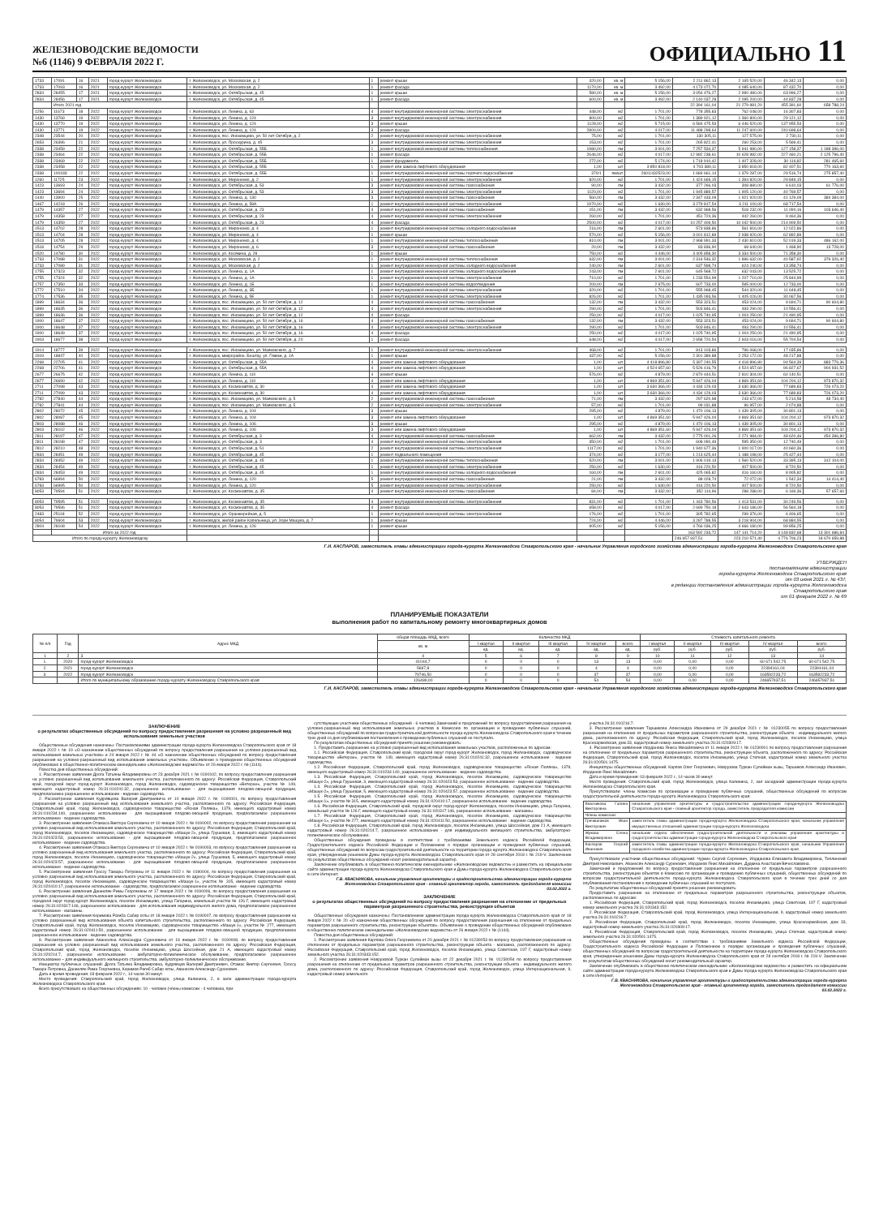ЖЕЛЕЗНОВОДСКИЕ ВЕДОМОСТИ
№6 (1146) 9 ФЕВРАЛЯ 2022 Г.
ОФИЦИАЛЬНО 11
| 1733 | 17091 | 16 | 2021 | город-курорт Железноводск | г. Железноводск, ул. Московская, д. 2 | 1 | ремонт крыши | 420,00 | кв. м | 5 156,00 | 2 211 862,13 | 2 165 520,00 | 46 342,13 | 0,00 |
| 1733 | 17093 | 16 | 2021 | город-курорт Железноводск | г. Железноводск, ул. Московская, д. 2 | 1 | ремонт фасада | 1170,00 | кв. м | 3 492,00 | 4 173 072,70 | 4 085 640,00 | 87 432,70 | 0,00 |
| 2834 | 28455 | 17 | 2021 | город-курорт Железноводск | г. Железноводск, ул. Октябрьская, д. 45 | 1 | ремонт крыши | 580,00 | кв. м | 5 156,00 | 3 054 476,27 | 2 990 480,00 | 63 996,27 | 0,00 |
| 2834 | 28456 | 17 | 2021 | город-курорт Железноводск | г. Железноводск, ул. Октябрьская, д. 45 | 1 | ремонт фасада | 600,00 | кв. м | 3 492,00 | 2 140 037,28 | 2 095 200,00 | 44 837,28 | 0,00 |
| | Итого 2021 год | | | | | | | | | | 22 394 161,04 | 21 279 981,20 | 455 391,60 | 658 788,24 |
| 1256 | 11673 | 18 | 2022 | город-курорт Железноводск | г. Железноводск, ул. Ленина, д. 63 | 4 | ремонт внутридомовой инженерной системы электроснабжения | 448,00 | м2 | 1 701,00 | 778 355,83 | 762 048,00 | 16 307,83 | 0,00 |
| 1430 | 13769 | 19 | 2022 | город-курорт Железноводск | г. Железноводск, ул. Ленина, д. 124 | 3 | ремонт внутридомовой инженерной системы электроснабжения | 800,00 | м2 | 1 701,00 | 1 389 921,12 | 1 360 800,00 | 29 121,12 | 0,00 |
| 1430 | 13770 | 19 | 2022 | город-курорт Железноводск | г. Железноводск, ул. Ленина, д. 124 | 3 | ремонт крыши | 1128,00 | м2 | 5 715,00 | 6 584 475,53 | 6 446 520,00 | 137 955,53 | 0,00 |
| 1430 | 13771 | 19 | 2022 | город-курорт Железноводск | г. Железноводск, ул. Ленина, д. 124 | 3 | ремонт фасада | 2800,00 | м2 | 4 017,00 | 11 488 298,64 | 11 247 600,00 | 240 698,64 | 0,00 |
| 2348 | 23544 | 20 | 2022 | город-курорт Железноводск | г. Железноводск, пос. Иноземцево, ул. 50 лет Октября, д. 2 | 2 | ремонт внутридомовой инженерной системы электроснабжения | 75,00 | м2 | 1 701,00 | 130 305,11 | 127 575,00 | 2 730,11 | 0,00 |
| 2653 | 26396 | 21 | 2022 | город-курорт Железноводск | г. Железноводск, ул. Проскурина, д. 45 | 3 | ремонт внутридомовой инженерной системы электроснабжения | 153,00 | м2 | 1 701,00 | 265 822,41 | 260 253,00 | 5 569,41 | 0,00 |
| 2338 | 23459 | 22 | 2022 | город-курорт Железноводск | г. Железноводск, ул. Октябрьская, д. 55Б | 1 | ремонт внутридомовой инженерной системы теплоснабжения | 1980,00 | пм | 3 001,00 | 7 257 534,37 | 5 941 980,00 | 127 158,37 | 1 188 396,00 |
| 2338 | 23464 | 22 | 2022 | город-курорт Железноводск | г. Железноводск, ул. Октябрьская, д. 55Б | 1 | ремонт фасада | 2646,00 | м2 | 4 017,00 | 12 982 238,61 | 10 628 982,00 | 227 460,21 | 2 125 796,40 |
| 2338 | 23469 | 22 | 2022 | город-курорт Железноводск | г. Железноводск, ул. Октябрьская, д. 55Б | 1 | ремонт фундамента | 272,00 | м2 | 5 174,00 | 1 718 910,42 | 1 407 328,00 | 30 116,82 | 281 465,60 |
| 2338 | 23458 | 22 | 2022 | город-курорт Железноводск | г. Железноводск, ул. Октябрьская, д. 55Б | 1 | ремонт или замена лифтового оборудования | 1,00 | шт | 3 850 818,00 | 4 703 389,11 | 3 850 818,00 | 82 407,51 | 770 163,60 |
| 2338 | 100183 | 22 | 2022 | город-курорт Железноводск | г. Железноводск, ул. Октябрьская, д. 55Б | 1 | ремонт внутридомовой инженерной системы горячего водоснабжения | 370/1 | пм/шт | 2601/432523,00 | 1 684 661,14 | 1 379 287,00 | 29 516,74 | 275 857,40 |
| 1260 | 11725 | 23 | 2022 | город-курорт Железноводск | г. Железноводск, ул. Мироненко, д. 2 | 1 | ремонт внутридомовой инженерной системы электроснабжения | 820,00 | м2 | 1 701,00 | 1 424 669,15 | 1 394 820,00 | 29 849,15 | 0,00 |
| 1423 | 13693 | 24 | 2022 | город-курорт Железноводск | г. Железноводск, ул. Октябрьская, д. 53 | 3 | ремонт внутридомовой инженерной системы газоснабжения | 90,00 | пм | 3 432,00 | 377 266,03 | 308 880,00 | 6 610,03 | 61 776,00 |
| 1423 | 13694 | 24 | 2022 | город-курорт Железноводск | г. Железноводск, ул. Октябрьская, д. 53 | 3 | ремонт внутридомовой инженерной системы электроснабжения | 1120,00 | м2 | 1 701,00 | 1 945 889,57 | 1 905 120,00 | 40 769,57 | 0,00 |
| 1440 | 13900 | 25 | 2022 | город-курорт Железноводск | г. Железноводск, ул. Ленина, д. 130 | 3 | ремонт внутридомовой инженерной системы газоснабжения | 560,00 | пм | 3 432,00 | 2 347 433,09 | 1 921 920,00 | 41 129,09 | 384 384,00 |
| 1467 | 14218 | 26 | 2022 | город-курорт Железноводск | г. Железноводск, ул. Ленина, д. 58А | 1 | ремонт внутридомовой инженерной системы электроснабжения | 1970,00 | м2 | 1 630,00 | 3 279 817,54 | 3 211 100,00 | 68 717,54 | 0,00 |
| 1479 | 14357 | 27 | 2022 | город-курорт Железноводск | г. Железноводск, ул. Октябрьская, д. 23 | 4 | ремонт внутридомовой инженерной системы газоснабжения | 151,00 | пм | 3 432,00 | 632 968,56 | 518 232,00 | 11 090,16 | 103 646,40 |
| 1479 | 14358 | 27 | 2022 | город-курорт Железноводск | г. Железноводск, ул. Октябрьская, д. 23 | 4 | ремонт внутридомовой инженерной системы электроснабжения | 260,00 | м2 | 1 701,00 | 451 724,36 | 442 260,00 | 9 464,36 | 0,00 |
| 1479 | 14359 | 27 | 2022 | город-курорт Железноводск | г. Железноводск, ул. Октябрьская, д. 23 | 4 | ремонт фасада | 2500,00 | м2 | 4 017,00 | 10 257 409,50 | 10 042 500,00 | 214 909,50 | 0,00 |
| 1513 | 14702 | 28 | 2022 | город-курорт Железноводск | г. Железноводск, ул. Мироненко, д. 4 | 1 | ремонт внутридомовой инженерной системы холодного водоснабжения | 216,00 | пм | 2 601,00 | 573 838,86 | 561 816,00 | 12 022,86 | 0,00 |
| 1513 | 14704 | 28 | 2022 | город-курорт Железноводск | г. Железноводск, ул. Мироненко, д. 4 | 1 | ремонт крыши | 570,00 | м2 | 5 156,00 | 3 001 812,89 | 2 938 920,00 | 62 892,89 | 0,00 |
| 1513 | 14705 | 28 | 2022 | город-курорт Железноводск | г. Железноводск, ул. Мироненко, д. 4 | 1 | ремонт внутридомовой инженерной системы теплоснабжения | 810,00 | пм | 3 001,00 | 2 968 991,33 | 2 430 810,00 | 52 019,33 | 486 162,00 |
| 1518 | 14754 | 29 | 2022 | город-курорт Железноводск | г. Железноводск, ул. Мироненко, д. 6 | 3 | ремонт внутридомовой инженерной системы газоснабжения | 20,00 | пм | 3 432,00 | 83 836,90 | 68 640,00 | 1 468,90 | 13 728,00 |
| 1520 | 14780 | 30 | 2022 | город-курорт Железноводск | г. Железноводск, ул. Косякина, д. 28 | 1 | ремонт крыши | 750,00 | м2 | 4 446,00 | 3 405 858,30 | 3 334 500,00 | 71 358,30 | 0,00 |
| 1733 | 17088 | 31 | 2022 | город-курорт Железноводск | г. Железноводск, ул. Московская, д. 2 | 1 | ремонт внутридомовой инженерной системы теплоснабжения | 632,00 | пм | 3 001,00 | 2 316 546,32 | 1 896 632,00 | 40 587,92 | 379 326,40 |
| 1733 | 17089 | 31 | 2022 | город-курорт Железноводск | г. Железноводск, ул. Московская, д. 2 | 1 | ремонт внутридомовой инженерной системы холодного водоснабжения | 240,00 | пм | 2 601,00 | 637 598,74 | 624 240,00 | 13 358,74 | 0,00 |
| 1755 | 17323 | 32 | 2022 | город-курорт Железноводск | г. Железноводск, ул. Ленина, д. 1А | 1 | ремонт внутридомовой инженерной системы холодного водоснабжения | 243,00 | пм | 2 601,00 | 645 568,72 | 632 043,00 | 13 525,72 | 0,00 |
| 1755 | 17324 | 32 | 2022 | город-курорт Железноводск | г. Железноводск, ул. Ленина, д. 1А | 1 | ремонт внутридомовой инженерной системы электроснабжения | 710,00 | м2 | 1 701,00 | 1 233 554,99 | 1 207 710,00 | 25 844,99 | 0,00 |
| 1757 | 17350 | 33 | 2022 | город-курорт Железноводск | г. Железноводск, ул. Ленина, д. 1Б | 1 | ремонт внутридомовой инженерной системы водоотведения | 200,00 | пм | 2 975,00 | 607 733,00 | 595 000,00 | 12 733,00 | 0,00 |
| 1772 | 17510 | 34 | 2022 | город-курорт Железноводск | г. Железноводск, ул. Ленина, д. 3Б | 1 | ремонт внутридомовой инженерной системы электроснабжения | 320,00 | м2 | 1 701,00 | 555 968,45 | 544 320,00 | 11 648,45 | 0,00 |
| 1774 | 17536 | 35 | 2022 | город-курорт Железноводск | г. Железноводск, ул. Ленина, д. 5Е | 1 | ремонт внутридомовой инженерной системы электроснабжения | 826,00 | м2 | 1 701,00 | 1 435 093,56 | 1 405 026,00 | 30 067,56 | 0,00 |
| 1899 | 18634 | 36 | 2022 | город-курорт Железноводск | г. Железноводск, пос. Иноземцево, ул. 50 лет Октября, д. 12 | 4 | ремонт внутридомовой инженерной системы газоснабжения | 132,00 | пм | 3 432,00 | 553 323,51 | 453 024,00 | 9 694,71 | 90 604,80 |
| 1899 | 18635 | 36 | 2022 | город-курорт Железноводск | г. Железноводск, пос. Иноземцево, ул. 50 лет Октября, д. 12 | 4 | ремонт внутридомовой инженерной системы электроснабжения | 290,00 | м2 | 1 701,00 | 503 846,41 | 493 290,00 | 10 556,41 | 0,00 |
| 1899 | 18636 | 36 | 2022 | город-курорт Железноводск | г. Железноводск, пос. Иноземцево, ул. 50 лет Октября, д. 12 | 4 | ремонт фасада | 250,00 | м2 | 4 017,00 | 1 025 740,95 | 1 004 250,00 | 21 490,95 | 0,00 |
| 1900 | 18647 | 37 | 2022 | город-курорт Железноводск | г. Железноводск, пос. Иноземцево, ул. 50 лет Октября, д. 16 | 4 | ремонт внутридомовой инженерной системы газоснабжения | 132,00 | пм | 3 432,00 | 553 323,51 | 453 024,00 | 9 694,71 | 90 604,80 |
| 1900 | 18648 | 37 | 2022 | город-курорт Железноводск | г. Железноводск, пос. Иноземцево, ул. 50 лет Октября, д. 16 | 4 | ремонт внутридомовой инженерной системы электроснабжения | 290,00 | м2 | 1 701,00 | 503 846,41 | 493 290,00 | 10 556,41 | 0,00 |
| 1900 | 18649 | 37 | 2022 | город-курорт Железноводск | г. Железноводск, пос. Иноземцево, ул. 50 лет Октября, д. 16 | 4 | ремонт фасада | 250,00 | м2 | 4 017,00 | 1 025 740,95 | 1 004 250,00 | 21 490,95 | 0,00 |
| 1903 | 18677 | 38 | 2022 | город-курорт Железноводск | г. Железноводск, пос. Иноземцево, ул. 50 лет Октября, д. 20 | 1 | ремонт фасада | 648,00 | м2 | 4 017,00 | 2 658 720,54 | 2 603 016,00 | 55 704,54 | 0,00 |
| 1914 | 18777 | 39 | 2022 | город-курорт Железноводск | г. Железноводск, пос. Иноземцево, ул. Маяковского, д. 7 | 1 | ремонт внутридомовой инженерной системы электроснабжения | 468,00 | м2 | 1 701,00 | 813 103,86 | 796 068,00 | 17 035,86 | 0,00 |
| 1919 | 18847 | 40 | 2022 | город-курорт Железноводск | г. Железноводск, микрорайон. Бештау, ул. Гликки, д. 1А | 1 | ремонт крыши | 437,00 | м2 | 5 156,00 | 2 301 389,88 | 2 253 172,00 | 48 217,88 | 0,00 |
| 2268 | 22705 | 41 | 2022 | город-курорт Железноводск | г. Железноводск, ул. Октябрьская, д. 55А | 4 | ремонт или замена лифтового оборудования | 1,00 | шт | 4 418 896,80 | 5 397 240,55 | 4 418 896,80 | 94 564,39 | 883 779,36 |
| 2268 | 22706 | 41 | 2022 | город-курорт Железноводск | г. Железноводск, ул. Октябрьская, д. 55А | 4 | ремонт или замена лифтового оборудования | 1,00 | шт | 4 524 657,60 | 5 526 416,79 | 4 524 657,60 | 96 827,67 | 904 931,52 |
| 2677 | 26675 | 42 | 2022 | город-курорт Железноводск | г. Железноводск, ул. Ленина, д. 110 | 4 | ремонт крыши | 576,00 | м2 | 4 879,00 | 2 870 444,51 | 2 810 304,00 | 60 140,51 | 0,00 |
| 2677 | 26690 | 42 | 2022 | город-курорт Железноводск | г. Железноводск, ул. Ленина, д. 110 | 4 | ремонт или замена лифтового оборудования | 1,00 | шт | 4 869 351,60 | 5 947 426,04 | 4 869 351,60 | 104 204,12 | 973 870,32 |
| 2711 | 27098 | 43 | 2022 | город-курорт Железноводск | г. Железноводск, ул. Космонавтов, д. 30 | 4 | ремонт или замена лифтового оборудования | 1,00 | шт | 3 630 366,00 | 4 434 129,03 | 3 630 366,00 | 77 689,83 | 726 073,20 |
| 2711 | 27099 | 43 | 2022 | город-курорт Железноводск | г. Железноводск, ул. Космонавтов, д. 30 | 4 | ремонт или замена лифтового оборудования | 1,00 | шт | 3 630 366,00 | 4 434 129,03 | 3 630 366,00 | 77 689,83 | 726 073,20 |
| 2782 | 27840 | 44 | 2022 | город-курорт Железноводск | г. Железноводск, пос. Иноземцево, ул. Маяковского, д. 5 | 2 | ремонт внутридомовой инженерной системы газоснабжения | 71,00 | пм | 3 432,00 | 297 620,98 | 243 672,00 | 5 214,58 | 48 734,40 |
| 2782 | 27841 | 44 | 2022 | город-курорт Железноводск | г. Железноводск, пос. Иноземцево, ул. Маяковского, д. 5 | 2 | ремонт внутридомовой инженерной системы электроснабжения | 57,00 | м2 | 1 701,00 | 99 031,88 | 96 957,00 | 2 074,88 | 0,00 |
| 2802 | 28072 | 45 | 2022 | город-курорт Железноводск | г. Железноводск, ул. Ленина, д. 104 | 3 | ремонт крыши | 295,00 | м2 | 4 879,00 | 1 470 106,13 | 1 439 305,00 | 30 801,13 | 0,00 |
| 2802 | 28087 | 45 | 2022 | город-курорт Железноводск | г. Железноводск, ул. Ленина, д. 104 | 3 | ремонт или замена лифтового оборудования | 1,00 | шт | 4 869 351,60 | 5 947 426,04 | 4 869 351,60 | 104 204,12 | 973 870,32 |
| 2803 | 28088 | 46 | 2022 | город-курорт Железноводск | г. Железноводск, ул. Ленина, д. 106 | 3 | ремонт крыши | 295,00 | м2 | 4 879,00 | 1 470 106,13 | 1 439 305,00 | 30 801,13 | 0,00 |
| 2803 | 28102 | 46 | 2022 | город-курорт Железноводск | г. Железноводск, ул. Ленина, д. 106 | 3 | ремонт или замена лифтового оборудования | 1,00 | шт | 4 869 351,60 | 5 947 426,04 | 4 869 351,60 | 104 204,12 | 973 870,32 |
| 2811 | 28197 | 47 | 2022 | город-курорт Железноводск | г. Железноводск, ул. Октябрьская, д. 3 | 4 | ремонт внутридомовой инженерной системы газоснабжения | 662,00 | пм | 3 432,00 | 2 775 001,26 | 2 271 984,00 | 48 620,46 | 454 396,80 |
| 2811 | 28198 | 47 | 2022 | город-курорт Железноводск | г. Железноводск, ул. Октябрьская, д. 3 | 4 | ремонт внутридомовой инженерной системы электроснабжения | 350,00 | м2 | 1 701,00 | 608 090,49 | 595 350,00 | 12 740,49 | 0,00 |
| 2812 | 28210 | 48 | 2022 | город-курорт Железноводск | г. Железноводск, ул. Октябрьская, д. 51 | 2 | ремонт внутридомовой инженерной системы электроснабжения | 1117,00 | м2 | 1 701,00 | 1 940 677,36 | 1 900 017,00 | 40 660,36 | 0,00 |
| 2834 | 28451 | 49 | 2022 | город-курорт Железноводск | г. Железноводск, ул. Октябрьская, д. 45 | 1 | ремонт подвального помещения | 374,00 | м2 | 3 177,00 | 1 213 625,44 | 1 188 198,00 | 25 427,44 | 0,00 |
| 2834 | 28452 | 49 | 2022 | город-курорт Железноводск | г. Железноводск, ул. Октябрьская, д. 45 | 1 | ремонт внутридомовой инженерной системы теплоснабжения | 520,00 | пм | 3 001,00 | 1 906 019,13 | 1 560 520,00 | 33 395,13 | 312 104,00 |
| 2834 | 28454 | 49 | 2022 | город-курорт Железноводск | г. Железноводск, ул. Октябрьская, д. 45 | 1 | ремонт внутридомовой инженерной системы электроснабжения | 250,00 | м2 | 1 630,00 | 416 220,50 | 407 500,00 | 8 720,50 | 0,00 |
| 2834 | 28453 | 49 | 2022 | город-курорт Железноводск | г. Железноводск, ул. Октябрьская, д. 45 | 1 | ремонт внутридомовой инженерной системы холодного водоснабжения | 160,00 | пм | 2 601,00 | 425 065,82 | 416 160,00 | 8 905,82 | 0,00 |
| 6783 | 66994 | 50 | 2022 | город-курорт Железноводск | г. Железноводск, ул. Ленина, д. 120 | 5 | ремонт внутридомовой инженерной системы газоснабжения | 21,00 | пм | 3 432,00 | 88 028,74 | 72 072,00 | 1 542,34 | 14 414,40 |
| 6783 | 66995 | 50 | 2022 | город-курорт Железноводск | г. Железноводск, ул. Ленина, д. 120 | 5 | ремонт внутридомовой инженерной системы электроснабжения | 250,00 | м2 | 1 630,00 | 416 220,50 | 407 500,00 | 8 720,50 | 0,00 |
| 8053 | 79594 | 51 | 2022 | город-курорт Железноводск | г. Железноводск, ул. Космонавтов, д. 35 | 4 | ремонт внутридомовой инженерной системы газоснабжения | 84,00 | пм | 3 432,00 | 352 114,96 | 288 288,00 | 6 169,36 | 57 657,60 |
| 8053 | 79595 | 51 | 2022 | город-курорт Железноводск | г. Железноводск, ул. Космонавтов, д. 35 | 4 | ремонт внутридомовой инженерной системы электроснабжения | 831,00 | м2 | 1 701,00 | 1 443 780,56 | 1 413 531,00 | 30 249,56 | 0,00 |
| 8053 | 79596 | 51 | 2022 | город-курорт Железноводск | г. Железноводск, ул. Космонавтов, д. 35 | 4 | ремонт фасада | 658,00 | м2 | 4 017,00 | 2 699 750,18 | 2 643 186,00 | 56 564,18 | 0,00 |
| 2483 | 25118 | 52 | 2022 | город-курорт Железноводск | г. Железноводск, ул. Оранжерейная, д. 5 | 1 | ремонт внутридомовой инженерной системы электроснабжения | 176,00 | м2 | 1 701,00 | 305 782,65 | 299 376,00 | 6 406,65 | 0,00 |
| 8054 | 79604 | 53 | 2022 | город-курорт Железноводск | г. Железноводск, жилой район Капельница, ул. Зори Машука, д. 7 | 1 | ремонт крыши | 724,00 | м2 | 4 446,00 | 3 287 788,55 | 3 218 904,00 | 68 884,55 | 0,00 |
| 2804 | 28108 | 54 | 2022 | город-курорт Железноводск | г. Железноводск, ул. Ленина, д. 126 | 1 | ремонт крыши | 905,00 | м2 | 5 156,00 | 4 766 036,25 | 4 666 180,00 | 99 856,25 | 0,00 |
| | Итого за 2022 год | | | | | | | | | | 163 592 233,72 | 147 141 714,20 | 3 148 832,68 | 13 301 686,84 |
| Итого по городу-курорту Железноводску | | | | | | | | | | | 246 657 937,51 | 223 210 571,40 | 4 776 706,23 | 18 670 659,88 |
Г.И. КАСПАРОВ, заместитель главы администрации города-курорта Железноводска Ставропольского края - начальник Управления городского хозяйства администрации города-курорта Железноводска Ставропольского края
УТВЕРЖДЕН
постановлением администрации
города-курорта Железноводска Ставропольского края
от 03 июня 2021 г. № 437,
в редакции постановления администрации города-курорта Железноводска
Ставропольского края
от 01 февраля 2022 г. № 69
ПЛАНИРУЕМЫЕ ПОКАЗАТЕЛИ
выполнения работ по капитальному ремонту многоквартирных домов
| № п/п | Год | Адрес МКД | общая площадь МКД, всего | Количество МКД | | | | | Стоимость капитального ремонта | | | | |
| --- | --- | --- | --- | --- | --- | --- | --- | --- | --- | --- | --- | --- | --- |
| | | | кв. м | I квартал | II квартал | III квартал | IV квартал | всего: | I квартал | II квартал | III квартал | IV квартал | всего: |
| | | | | ед. | ед. | ед. | ед. | ед. | руб. | руб. | руб. | руб. | руб. |
| 1 | 2 | 3 | 4 | 5 | 6 | 7 | 8 | 9 | 10 | 11 | 12 | 13 | 14 |
| 1. | 2020 | город-курорт Железноводск | 41044,7 | 0 | 0 | 0 | 13 | 13 | 0,00 | 0,00 | 0,00 | 60 671 542,75 | 60 671 542,75 |
| 2. | 2021 | город-курорт Железноводск | 5697,8 | 0 | 0 | 0 | 4 | 4 | 0,00 | 0,00 | 0,00 | 22394161,04 | 22394161,04 |
| 3. | 2022 | город-курорт Железноводск | 79746,50 | 0 | 0 | 0 | 37 | 37 | 0,00 | 0,00 | 0,00 | 163592233,72 | 163592233,72 |
| | | Итого по муниципальному образованию городу-курорту Железноводску Ставропольского края: | 126489,00 | 0 | 0 | 0 | 54 | 54 | 0,00 | 0,00 | 0,00 | 246657937,51 | 246657937,51 |
Г.И. КАСПАРОВ, заместитель главы администрации города-курорта Железноводска Ставропольского края - начальник Управления городского хозяйства администрации города-курорта Железноводска Ставропольского края
ЗАКЛЮЧЕНИЕ
о результатах общественных обсуждений по вопросу предоставления разрешения на условно разрешенный вид использования земельных участков
Общественные обсуждения назначены: Постановлениями администрации города-курорта Железноводска Ставропольского края от 18 января 2022 г. № 19 «О назначении общественных обсуждений по вопросу предоставления разрешения на условно-разрешенный вид использования земельных участков» и 24 января 2022 г. № 44 «О назначении общественных обсуждений по вопросу предоставления разрешения на условно-разрешенный вид использования земельных участков». Объявление о проведении общественных обсуждений опубликовано в общественно-политическом еженедельнике «Железноводские ведомости» от 26 января 2022 г. № (1144).
Повестка дня общественных обсуждений:
1. Рассмотрение заявления Дрога Татьяны Владимировны от 23 декабря 2021 г. № 0190102, по вопросу предоставления разрешения на условно разрешенный вид использования земельного участка, расположенного по адресу: Российская Федерация, Ставропольский край, городской округ город-курорт Железноводск, город Железноводск, садоводческое товарищество «Ветеран», участок № 149, имеющего кадастровый номер 26:31:010241:32, разрешенное использование - для выращивания плодово-овощной продукции, предполагаемое разрешенное использование - ведение садоводства.
2. Рассмотрение заявления Кудрявцева Валерия Дмитриевича от 10 января 2022 г. № 0190001, по вопросу предоставления разрешения на условно разрешенный вид использования земельного участка, расположенного по адресу: Российская Федерация, Ставропольский край, город Железноводск, садоводческое товарищество «Ясная Поляна», 1379, имеющего кадастровый номер 26:31:010234:140, разрешенное использование - для выращивания плодово-овощной продукции, предполагаемое разрешенное использование - ведение садоводства.
3. Рассмотрение заявления Отамаса Виктора Сергеевича от 10 января 2022 г. № 0190002, по вопросу предоставления разрешения на условно разрешенный вид использования земельного участка, расположенного по адресу: Российская Федерация, Ставропольский край, город Железноводск, поселок Иноземцево, садоводческое товарищество «Машук-2», улица Грушевая, 3, имеющего кадастровый номер 26:31:020423:53, разрешенное использование - для выращивания плодово-овощной продукции, предполагаемое разрешенное использование - ведение садоводства.
4. Рассмотрение заявления Отамаса Виктора Сергеевича от 10 января 2022 г. № 0190003, по вопросу предоставления разрешения на условно разрешенный вид использования земельного участка, расположенного по адресу: Российская Федерация, Ставропольский край, город Железноводск, поселок Иноземцево, садоводческое товарищество «Машук-2», улица Грушевая, 5, имеющего кадастровый номер 26:31:020423:57, разрешенное использование - для выращивания плодово-овощной продукции, предполагаемое разрешенное использование - ведение садоводства.
5. Рассмотрение заявления Гроссу Тамары Петровны от 11 января 2022 г. № 0190004, по вопросу предоставления разрешения на условно разрешенный вид использования земельного участка, расположенного по адресу: Российская Федерация, Ставропольский край, город Железноводск, поселок Иноземцево, садоводческое товарищество «Машук-1», участок № 315, имеющего кадастровый номер 26:31:020410:17, разрешенное использование - садоводство, предполагаемое разрешенное использование - ведение садоводства.
6. Рассмотрение заявления Даниелян Римы Георгиевны от 17 января 2022 г. № 0190006, по вопросу предоставления разрешения на условно разрешенный вид использования земельного участка, расположенного по адресу: Российская Федерация, Ставропольский край, городской округ город-курорт Железноводск, поселок Иноземцево, улица Гагарина, земельный участок № 126 Г, имеющего кадастровый номер 26:31:020317:146, разрешенное использование - для использования индивидуального жилого дома, предполагаемое разрешенное использование - магазины.
7. Рассмотрение заявления Керимова Рагиба Сабир оглы от 18 января 2022 г. № 0190007, по вопросу предоставления разрешения на условно разрешенный вид использования объекта капитального строительства, расположенного по адресу: Российская Федерация, Ставропольский край, город Железноводск, поселок Иноземцево, садоводческое товарищество «Машук-1», участок № 277, имеющего кадастровый номер 26:31:020411:50, разрешенное использование - для выращивания плодово-овощной продукции, предполагаемое разрешенное использование - ведение садоводства.
8. Рассмотрение заявления Аванесяна Александра Суреновича от 19 января 2022 г. № 0190008, по вопросу предоставления разрешения на условно разрешенный вид использования земельного участка, расположенного по адресу: Российская Федерация, Ставропольский край, город Железноводск, поселок Иноземцево, улица Шоссейная, дом 21 А, имеющего кадастровый номер 26:31:020214:7, разрешенное использование - амбулаторно-поликлиническое обслуживание, предполагаемое разрешенное использование – для индивидуального жилищного строительства, амбулаторно-поликлиническое обслуживание.
Инициатор публичных слушаний: Дрога Татьяна Владимировна, Кудрявцев Валерий Дмитриевич, Отамас Виктор Сергеевич, Гроссу Тамара Петровна, Даниелян Рима Георгиевна, Керимов Рагиб Сабир оглы, Аванесян Александр Суренович.
Дата и время проведения: 03 февраля 2022 г., 14 часов 30 минут.
Место проведения: Ставропольский край, город Железноводск, улица Калинина, 2, в зале администрации города-курорта Железноводска Ставропольского края.
Всего присутствовало на общественных обсуждениях: 10 - человек (члены комиссии - 4 человека, при-
сутствующие участники общественных обсуждений - 6 человек).Замечаний и предложений по вопросу предоставления разрешения на условно-разрешенный вид использования земельных участков в Комиссию по организации и проведению публичных слушаний, общественных обсуждений по вопросам градостроительной деятельности города-курорта Железноводска Ставропольского края в течение трех дней со дня опубликования постановления о проведении публичных слушаний не поступало.
По результатам общественных обсуждений принято решение рекомендовать:
1. Предоставить разрешение на условно разрешенный вид использования земельных участков, расположенных по адресам:
1.1. Российская Федерация, Ставропольский край, городской округ город-курорт Железноводск, город Железноводск, садоводческое товарищество «Ветеран», участок № 149, имеющего кадастровый номер 26:31:010241:32, разрешенное использование - ведение садоводства.
1.2. Российская Федерация, Ставропольский край, город Железноводск, садоводческое товарищество «Ясная Поляна», 1379, имеющего кадастровый номер 26:31:010234:140, разрешенное использование - ведение садоводства.
1.3. Российская Федерация, Ставропольский край, город Железноводск, поселок Иноземцево, садоводческое товарищество «Машук-2», улица Грушевая, 3, имеющего кадастровый номер 26:31:020423:53, разрешенное использование - ведение садоводства.
1.4. Российская Федерация, Ставропольский край, город Железноводск, поселок Иноземцево, садоводческое товарищество «Машук-2», улица Грушевая, 5, имеющего кадастровый номер 26:31:020423:57, разрешенное использование - ведение садоводства.
1.5. Российская Федерация, Ставропольский край, город Железноводск, поселок Иноземцево, садоводческое товарищество «Машук-1», участок № 315, имеющего кадастровый номер 26:31:020410:17, разрешенное использование - ведение садоводства.
1.6. Российская Федерация, Ставропольский край, городской округ город-курорт Железноводск, поселок Иноземцево, улица Гагарина, земельный участок № 126 Г, имеющего кадастровый номер 26:31:020317:146, разрешенное использование - магазины.
1.7. Российская Федерация, Ставропольский край, город Железноводск, поселок Иноземцево, садоводческое товарищество «Машук-1», участок № 277, имеющего кадастровый номер 26:31:020411:50, разрешенное использование - ведение садоводства.
1.8. Российская Федерация, Ставропольский край, город Железноводск, поселок Иноземцево, улица Шоссейная, дом 21 А, имеющего кадастровый номер 26:31:020214:7, разрешенное использование - для индивидуального жилищного строительства, амбулаторно-поликлиническое обслуживание.
Общественные обсуждения проведены в соответствии с требованиями Земельного кодекса Российской Федерации, Градостроительного кодекса Российской Федерации и Положением о порядке организации и проведения публичных слушаний, общественных обсуждений по вопросам градостроительной деятельности на территории города-курорта Железноводска Ставропольского края, утвержденным решением Думы города-курорта Железноводска Ставропольского края от 28 сентября 2018 г. № 219-V. Заключение по результатам общественных обсуждений носит рекомендательный характер.
Заключение опубликовать в общественно-политическом еженедельнике «Железноводские ведомости» и разместить на официальном сайте администрации города-курорта Железноводска Ставропольского края и Думы города-курорта Железноводска Ставропольского края в сети Интернет.
Г.В. КВАСНИКОВА, начальник управления архитектуры и градостроительства администрации города-курорта Железноводска Ставропольского края - главный архитектор города, заместитель председателя комиссии
03.02.2022 г.
ЗАКЛЮЧЕНИЕ
о результатах общественных обсуждений по вопросу предоставления разрешения на отклонение от предельных параметров разрешенного строительства, реконструкции объектов
Общественные обсуждения назначены: Постановлением администрации города-курорта Железноводска Ставропольского края от 18 января 2022 г. № 20 «О назначении общественных обсуждений по вопросу предоставления разрешения на отклонение от предельных параметров разрешенного строительства, реконструкции объектов». Объявление о проведении общественных обсуждений опубликовано в общественно-политическом еженедельнике «Железноводские ведомости» от 26 января 2022 г. № (1144).
Повестка дня общественных обсуждений:
1. Рассмотрение заявления Карпова Олега Георгиевича от 20 декабря 2021 г. № 01230053 по вопросу предоставления разрешения на отклонение от предельных параметров разрешенного строительства, реконструкции объекта - магазина, расположенного по адресу: Российская Федерация, Ставропольский край, город Железноводск, поселок Иноземцево, улица Советская, 197 Г, кадастровый номер земельного участка 26:31:020343:152.
2. Рассмотрение заявления Новрузовой Туркан Сулейман кызы от 22 декабря 2021 г. № 01230054 по вопросу предоставления разрешения на отклонение от предельных параметров разрешенного строительства, реконструкции объекта - индивидуального жилого дома, расположенного по адресу: Российская Федерация, Ставропольский край, город Железноводск, улица Интернациональная, 9, кадастровый номер земельного
участка 26:31:010216:7.
3. Рассмотрение заявления Таршикова Александра Ивановича от 29 декабря 2021 г. № 01230055 по вопросу предоставления разрешения на отклонение от предельных параметров разрешенного строительства, реконструкции объекта - индивидуального жилого дома, расположенного по адресу: Российская Федерация, Ставропольский край, город Железноводск, поселок Иноземцево, улица Красноармейская, дом 33, кадастровый номер земельного участка 26:31:020309:17.
4. Рассмотрение заявления Иорданова Яниса Михайловича от 11 января 2022 г. № 01230001 по вопросу предоставления разрешения на отклонение от предельных параметров разрешенного строительства, реконструкции объекта, расположенного по адресу: Российская Федерация, Ставропольский край, город Железноводск, поселок Иноземцево, улица Степная, кадастровый номер земельного участка 26:31:020501:1475.
Инициаторы общественных обсуждений: Карпов Олег Георгиевич, Новрузова Туркан Сулейман кызы, Таршиков Александр Иванович, Иорданов Янис Михайлович.
Дата и время проведения: 03 февраля 2022 г., 14 часов 30 минут.
Место проведения: Ставропольский край, город Железноводск, улица Калинина, 2, зал заседаний администрации города-курорта Железноводска Ставропольского края.
Присутствовали: члены Комиссии по организации и проведению публичных слушаний, общественных обсуждений по вопросам градостроительной деятельности города-курорта Железноводска Ставропольского края:
| Квасникова Галина Викторовна | начальник управления архитектуры и градостроительства администрации города-курорта Железноводска Ставропольского края - главный архитектор города, заместитель председателя комиссии |
| Члены комиссии: | |
| Гречишников Иван Викторович | заместитель главы администрации города-курорта Железноводска Ставропольского края, начальник управления имущественных отношений администрации города-курорта Железноводска |
| Жукова Елена Владимировна | начальник отдела обеспечения градостроительной деятельности и рекламы управления архитектуры и градостроительства администрации города-курорта Железноводска Ставропольского края |
| Каспаров Георгий Иванович | заместитель главы администрации города-курорта Железноводска Ставропольского края, начальник Управления городского хозяйства администрации города-курорта Железноводска Ставропольского края |
Присутствовали участники общественных обсуждений: Чуркин Сергей Сергеевич, Иорданова Елизавета Владимировна, Теплинский Дмитрий Николаевич, Аванесян Александр Суренович, Иорданов Янис Михайлович, Дудкина Анастасия Вячеславовна.
Замечаний и предложений по вопросу предоставления разрешения на отклонение от предельных параметров разрешенного строительства, реконструкции объектов в Комиссию по организации и проведению публичных слушаний, общественных обсуждений по вопросам градостроительной деятельности города-курорта Железноводска Ставропольского края в течение трех дней со дня опубликования постановления о проведении публичных слушаний не поступало.
По результатам общественных обсуждений принято решение рекомендовать:
Предоставить разрешение на отклонение от предельных параметров разрешенного строительства, реконструкции объектов, расположенных по адресам:
1. Российская Федерация, Ставропольский край, город Железноводск, поселок Иноземцево, улица Советская, 197 Г, кадастровый номер земельного участка 26:31:020343:152.
2. Российская Федерация, Ставропольский край, город Железноводск, улица Интернациональная, 9, кадастровый номер земельного участка 26:31:010216:7.
3. Российская Федерация, Ставропольский край, город Железноводск, поселок Иноземцево, улица Красноармейская, дом 33, кадастровый номер земельного участка 26:31:020309:17.
4. Российская Федерация, Ставропольский край, город Железноводск, поселок Иноземцево, улица Степная, кадастровый номер земельного участка 26:31:020501:1475.
Общественные обсуждения проведены в соответствии с требованиями Земельного кодекса Российской Федерации, Градостроительного кодекса Российской Федерации и Положением о порядке организации и проведения публичных слушаний, общественных обсуждений по вопросам градостроительной деятельности на территории города-курорта Железноводска Ставропольского края, утвержденным решением Думы города-курорта Железноводска Ставропольского края от 28 сентября 2018 г. № 219-V. Заключение по результатам общественных обсуждений носит рекомендательный характер.
Заключение опубликовать в общественно-политическом еженедельнике «Железноводские ведомости» и разместить на официальном сайте администрации города-курорта Железноводска Ставропольского края и Думы города-курорта Железноводска Ставропольского края в сети Интернет.
Г.В. КВАСНИКОВА, начальник управления архитектуры и градостроительства администрации города-курорта Железноводска Ставропольского края - главный архитектор города, заместитель председателя комиссии
03.02.2022 г.